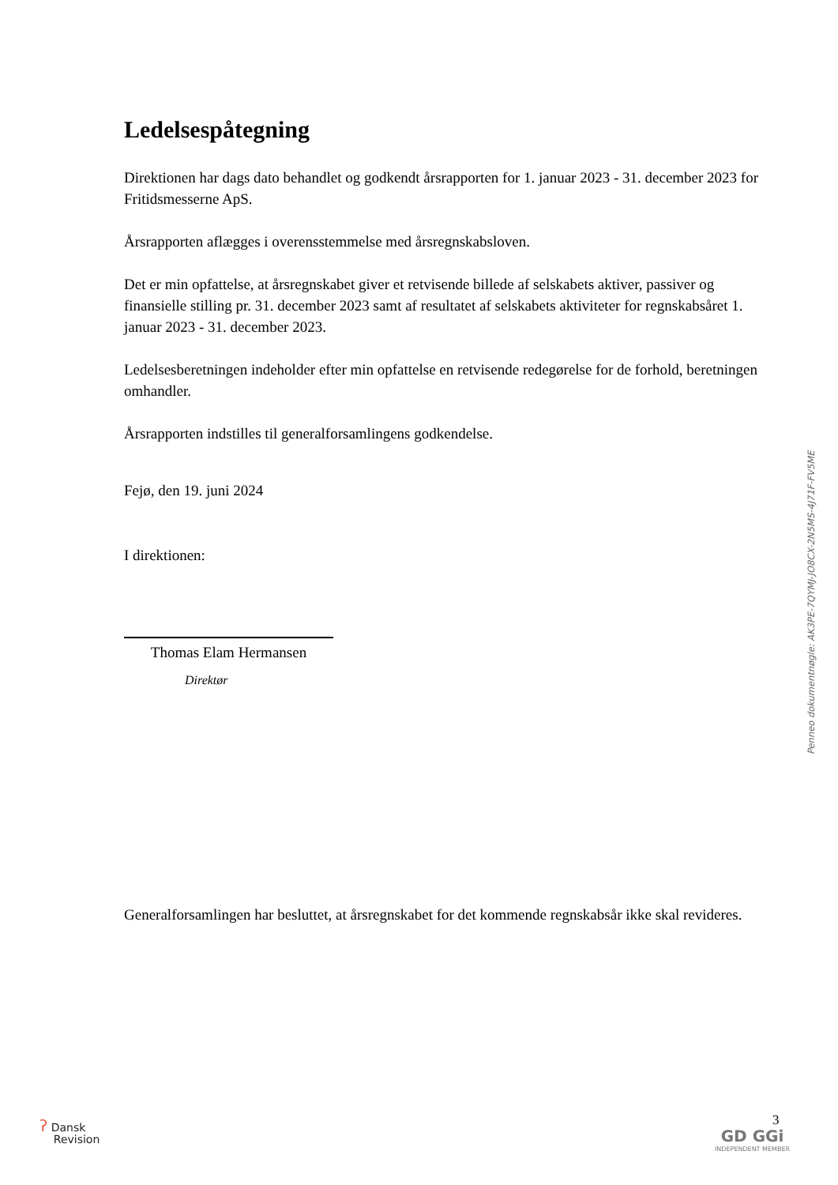Ledelsespåtegning
Direktionen har dags dato behandlet og godkendt årsrapporten for 1. januar 2023 - 31. december 2023 for Fritidsmesserne ApS.
Årsrapporten aflægges i overensstemmelse med årsregnskabsloven.
Det er min opfattelse, at årsregnskabet giver et retvisende billede af selskabets aktiver, passiver og finansielle stilling pr. 31. december 2023 samt af resultatet af selskabets aktiviteter for regnskabsåret 1. januar 2023 - 31. december 2023.
Ledelsesberetningen indeholder efter min opfattelse en retvisende redegørelse for de forhold, beretningen omhandler.
Årsrapporten indstilles til generalforsamlingens godkendelse.
Fejø, den 19. juni 2024
I direktionen:
Thomas Elam Hermansen
Direktør
Generalforsamlingen har besluttet, at årsregnskabet for det kommende regnskabsår ikke skal revideres.
Penneo dokumentnøgle: AK3PE-7QYMJ-JO8CX-2N5MS-4J71F-FV5ME
ʔ Dansk
Revision
3
GD GGi
INDEPENDENT MEMBER